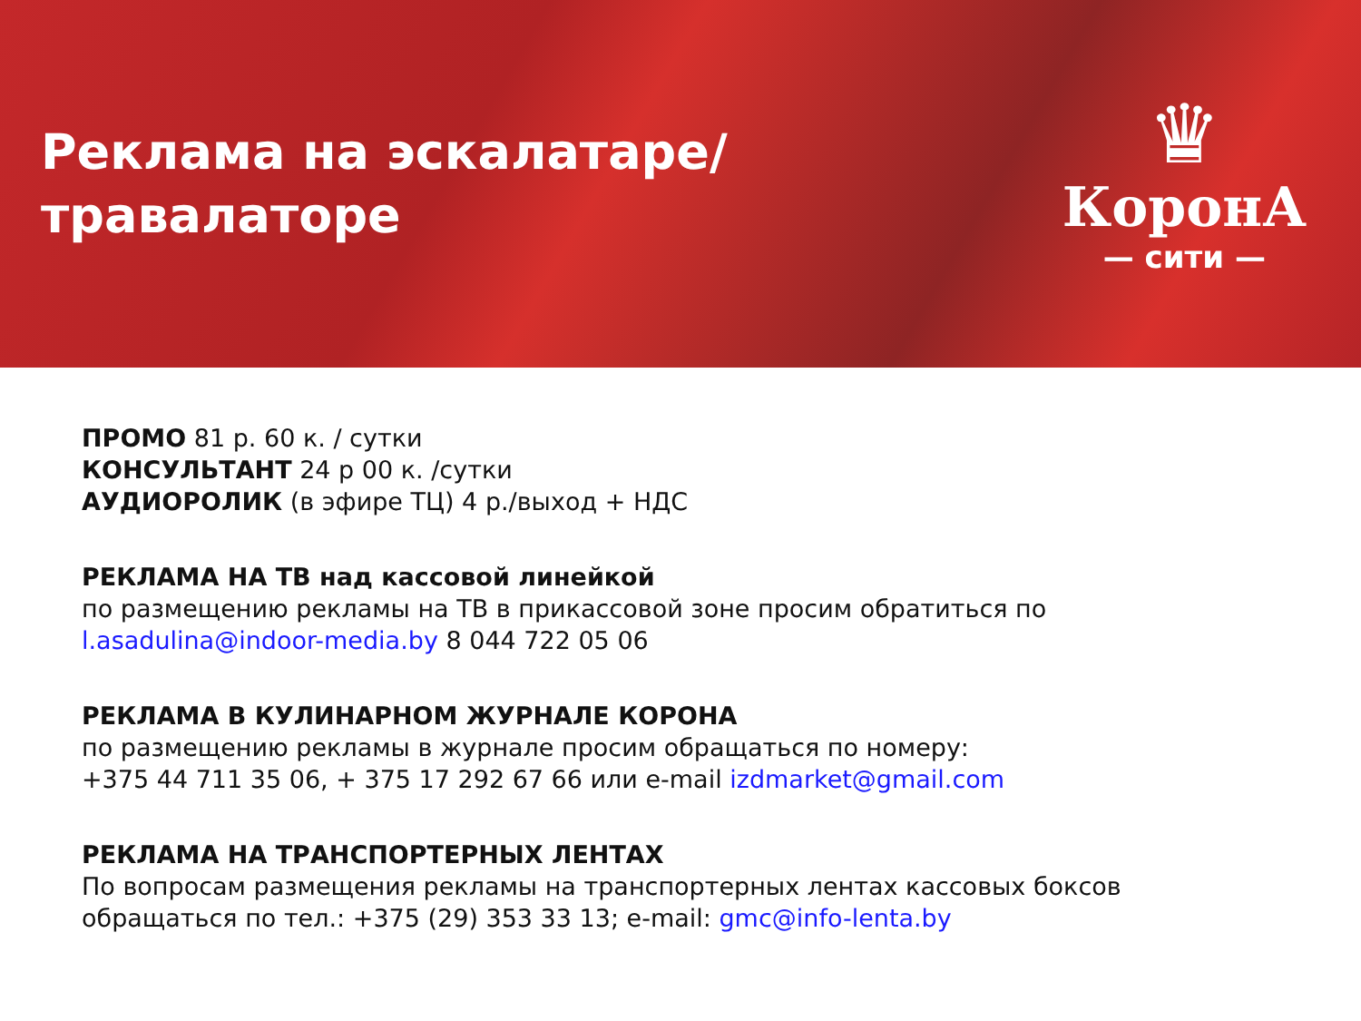Реклама на эскалатаре/
травалаторе
♛
КоронА
— сити —
ПРОМО 81 р. 60 к. / сутки
КОНСУЛЬТАНТ 24 р 00 к. /сутки
АУДИОРОЛИК (в эфире ТЦ) 4 р./выход + НДС
РЕКЛАМА НА ТВ над кассовой линейкой
по размещению рекламы на ТВ в прикассовой зоне просим обратиться по
l.asadulina@indoor-media.by 8 044 722 05 06
РЕКЛАМА В КУЛИНАРНОМ ЖУРНАЛЕ КОРОНА
по размещению рекламы в журнале просим обращаться по номеру:
+375 44 711 35 06, + 375 17 292 67 66 или e-mail izdmarket@gmail.com
РЕКЛАМА НА ТРАНСПОРТЕРНЫХ ЛЕНТАХ
По вопросам размещения рекламы на транспортерных лентах кассовых боксов
обращаться по тел.: +375 (29) 353 33 13; e-mail: gmc@info-lenta.by